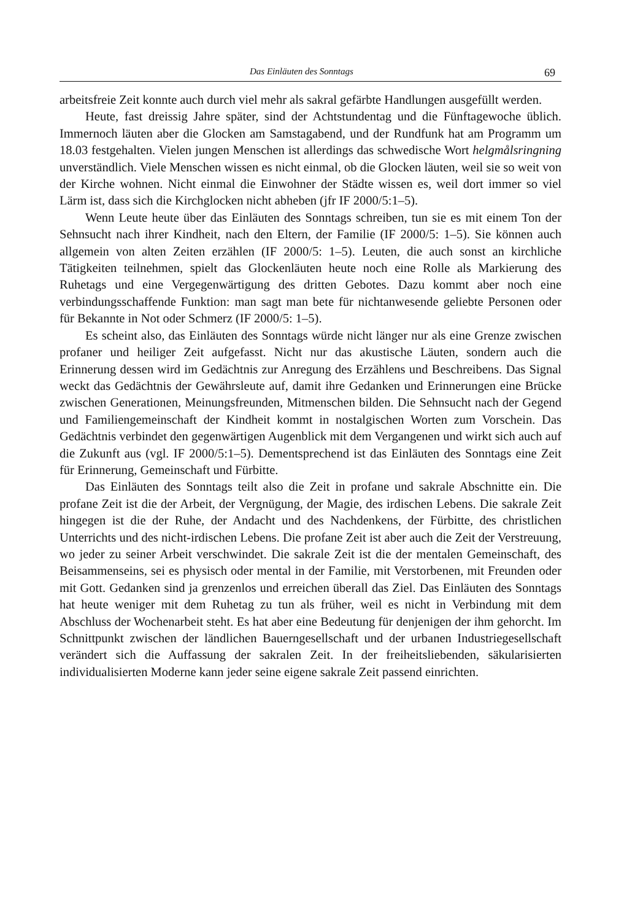Das Einläuten des Sonntags 69
arbeitsfreie Zeit konnte auch durch viel mehr als sakral gefärbte Handlungen ausgefüllt werden.
Heute, fast dreissig Jahre später, sind der Achtstundentag und die Fünftagewoche üblich. Immernoch läuten aber die Glocken am Samstagabend, und der Rundfunk hat am Programm um 18.03 festgehalten. Vielen jungen Menschen ist allerdings das schwedische Wort helgmålsringning unverständlich. Viele Menschen wissen es nicht einmal, ob die Glocken läuten, weil sie so weit von der Kirche wohnen. Nicht einmal die Einwohner der Städte wissen es, weil dort immer so viel Lärm ist, dass sich die Kirchglocken nicht abheben (jfr IF 2000/5:1–5).
Wenn Leute heute über das Einläuten des Sonntags schreiben, tun sie es mit einem Ton der Sehnsucht nach ihrer Kindheit, nach den Eltern, der Familie (IF 2000/5: 1–5). Sie können auch allgemein von alten Zeiten erzählen (IF 2000/5: 1–5). Leuten, die auch sonst an kirchliche Tätigkeiten teilnehmen, spielt das Glockenläuten heute noch eine Rolle als Markierung des Ruhetags und eine Vergegenwärtigung des dritten Gebotes. Dazu kommt aber noch eine verbindungsschaffende Funktion: man sagt man bete für nichtanwesende geliebte Personen oder für Bekannte in Not oder Schmerz (IF 2000/5: 1–5).
Es scheint also, das Einläuten des Sonntags würde nicht länger nur als eine Grenze zwischen profaner und heiliger Zeit aufgefasst. Nicht nur das akustische Läuten, sondern auch die Erinnerung dessen wird im Gedächtnis zur Anregung des Erzählens und Beschreibens. Das Signal weckt das Gedächtnis der Gewährsleute auf, damit ihre Gedanken und Erinnerungen eine Brücke zwischen Generationen, Meinungsfreunden, Mitmenschen bilden. Die Sehnsucht nach der Gegend und Familiengemeinschaft der Kindheit kommt in nostalgischen Worten zum Vorschein. Das Gedächtnis verbindet den gegenwärtigen Augenblick mit dem Vergangenen und wirkt sich auch auf die Zukunft aus (vgl. IF 2000/5:1–5). Dementsprechend ist das Einläuten des Sonntags eine Zeit für Erinnerung, Gemeinschaft und Fürbitte.
Das Einläuten des Sonntags teilt also die Zeit in profane und sakrale Abschnitte ein. Die profane Zeit ist die der Arbeit, der Vergnügung, der Magie, des irdischen Lebens. Die sakrale Zeit hingegen ist die der Ruhe, der Andacht und des Nachdenkens, der Fürbitte, des christlichen Unterrichts und des nicht-irdischen Lebens. Die profane Zeit ist aber auch die Zeit der Verstreuung, wo jeder zu seiner Arbeit verschwindet. Die sakrale Zeit ist die der mentalen Gemeinschaft, des Beisammenseins, sei es physisch oder mental in der Familie, mit Verstorbenen, mit Freunden oder mit Gott. Gedanken sind ja grenzenlos und erreichen überall das Ziel. Das Einläuten des Sonntags hat heute weniger mit dem Ruhetag zu tun als früher, weil es nicht in Verbindung mit dem Abschluss der Wochenarbeit steht. Es hat aber eine Bedeutung für denjenigen der ihm gehorcht. Im Schnittpunkt zwischen der ländlichen Bauerngesellschaft und der urbanen Industriegesellschaft verändert sich die Auffassung der sakralen Zeit. In der freiheitsliebenden, säkularisierten individualisierten Moderne kann jeder seine eigene sakrale Zeit passend einrichten.